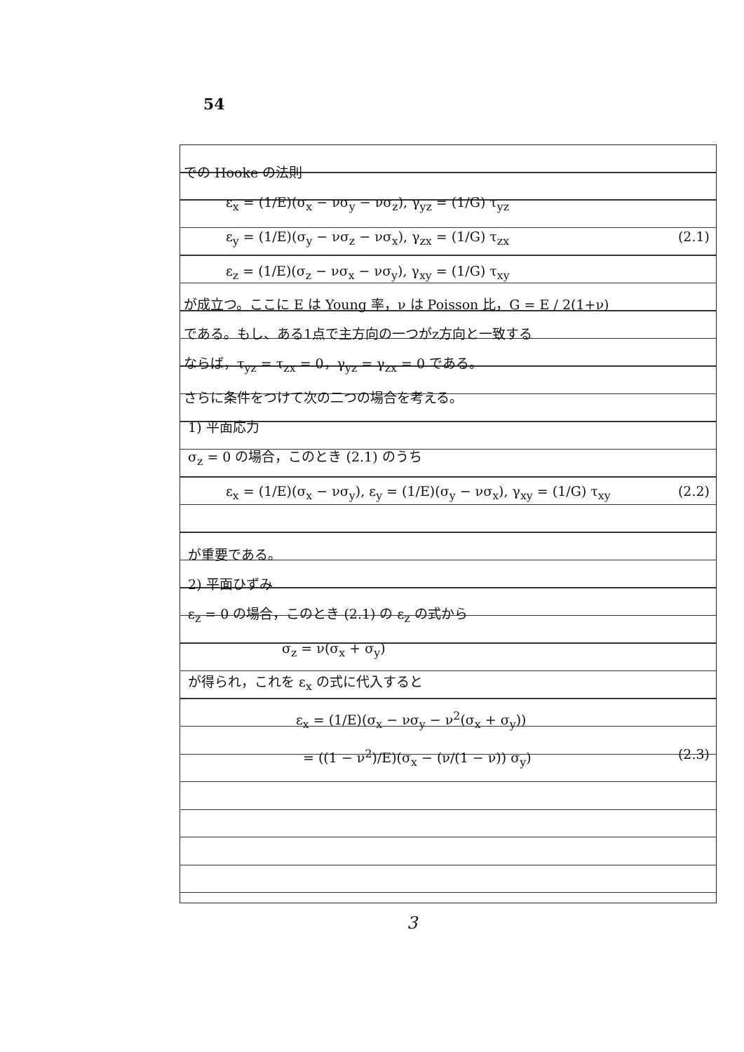54
での Hooke の法則
ε<sub>x</sub> = (1/E)(σ<sub>x</sub> − νσ<sub>y</sub> − νσ<sub>z</sub>), γ<sub>yz</sub> = (1/G) τ<sub>yz</sub>
ε<sub>y</sub> = (1/E)(σ<sub>y</sub> − νσ<sub>z</sub> − νσ<sub>x</sub>), γ<sub>zx</sub> = (1/G) τ<sub>zx</sub> (2.1)
ε<sub>z</sub> = (1/E)(σ<sub>z</sub> − νσ<sub>x</sub> − νσ<sub>y</sub>), γ<sub>xy</sub> = (1/G) τ<sub>xy</sub>
が成立つ。ここに E は Young 率，ν は Poisson 比，G = E / 2(1+ν)
である。もし、ある1点で主方向の一つがz方向と一致する
ならば，τ<sub>yz</sub> = τ<sub>zx</sub> = 0，γ<sub>yz</sub> = γ<sub>zx</sub> = 0 である。
さらに条件をつけて次の二つの場合を考える。
1) 平面応力
σ<sub>z</sub> = 0 の場合，このとき (2.1) のうち
ε<sub>x</sub> = (1/E)(σ<sub>x</sub> − νσ<sub>y</sub>), ε<sub>y</sub> = (1/E)(σ<sub>y</sub> − νσ<sub>x</sub>), γ<sub>xy</sub> = (1/G) τ<sub>xy</sub> (2.2)
が重要である。
2) 平面ひずみ
ε<sub>z</sub> = 0 の場合，このとき (2.1) の ε<sub>z</sub> の式から
σ<sub>z</sub> = ν(σ<sub>x</sub> + σ<sub>y</sub>)
が得られ，これを ε<sub>x</sub> の式に代入すると
ε<sub>x</sub> = (1/E)(σ<sub>x</sub> − νσ<sub>y</sub> − ν<sup>2</sup>(σ<sub>x</sub> + σ<sub>y</sub>))
= ((1 − ν<sup>2</sup>)/E)(σ<sub>x</sub> − (ν/(1 − ν)) σ<sub>y</sub>) (2.3)
3